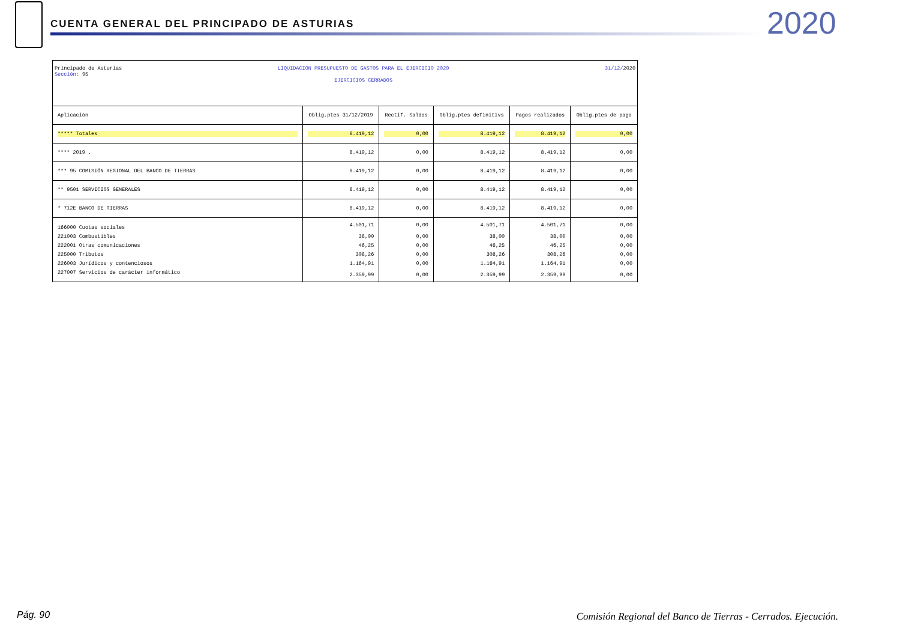CUENTA GENERAL DEL PRINCIPADO DE ASTURIAS
2020
Principado de Asturias
Sección: 95
LIQUIDACION PRESUPUESTO DE GASTOS PARA EL EJERCICIO 2020
EJERCICIOS CERRADOS
31/12/2020
| Aplicación | Oblig.ptes 31/12/2019 | Rectif. Saldos | Oblig.ptes definitivs | Pagos realizados | Oblig.ptes de pago |
| --- | --- | --- | --- | --- | --- |
| ***** Totales | 8.419,12 | 0,00 | 8.419,12 | 8.419,12 | 0,00 |
| **** 2019 . | 8.419,12 | 0,00 | 8.419,12 | 8.419,12 | 0,00 |
| *** 95 COMISIÓN REGIONAL DEL BANCO DE TIERRAS | 8.419,12 | 0,00 | 8.419,12 | 8.419,12 | 0,00 |
| ** 9501 SERVICIOS GENERALES | 8.419,12 | 0,00 | 8.419,12 | 8.419,12 | 0,00 |
| * 712E BANCO DE TIERRAS | 8.419,12 | 0,00 | 8.419,12 | 8.419,12 | 0,00 |
| 166000 Cuotas sociales | 4.501,71 | 0,00 | 4.501,71 | 4.501,71 | 0,00 |
| 221003 Combustibles | 38,00 | 0,00 | 38,00 | 38,00 | 0,00 |
| 222001 Otras comunicaciones | 46,25 | 0,00 | 46,25 | 46,25 | 0,00 |
| 225000 Tributos | 308,26 | 0,00 | 308,26 | 308,26 | 0,00 |
| 226003 Jurídicos y contenciosos | 1.164,91 | 0,00 | 1.164,91 | 1.164,91 | 0,00 |
| 227007 Servicios de carácter informático | 2.359,99 | 0,00 | 2.359,99 | 2.359,99 | 0,00 |
Pág. 90
Comisión Regional del Banco de Tierras - Cerrados. Ejecución.